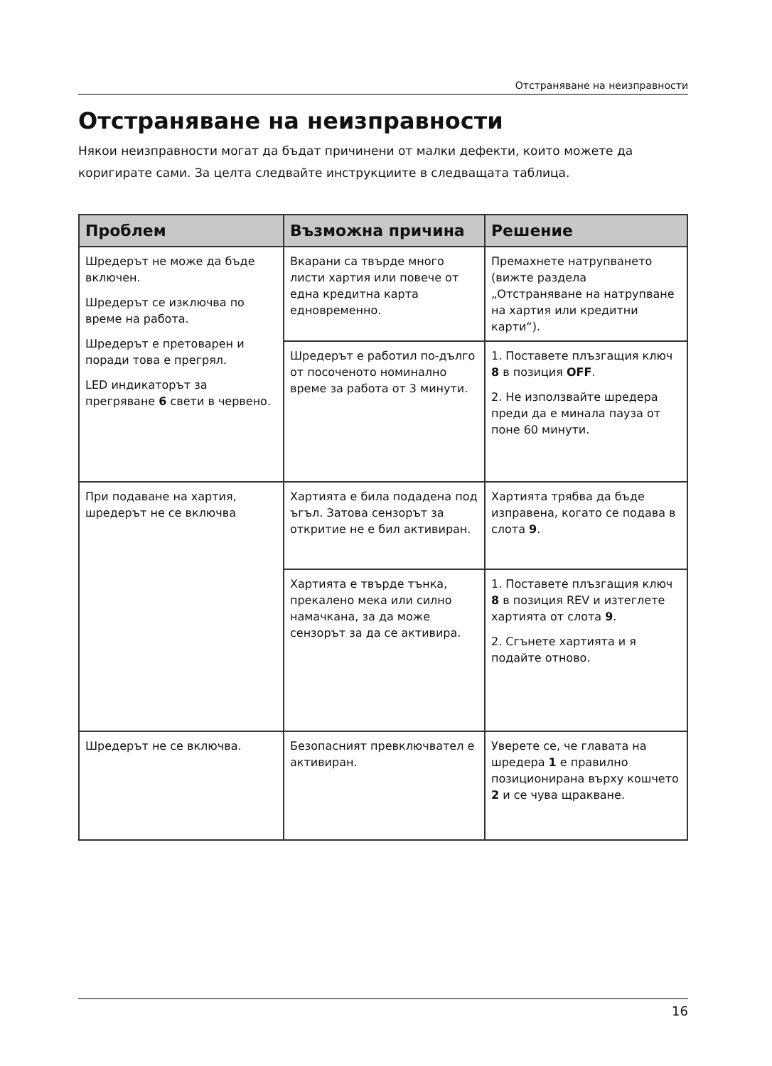Отстраняване на неизправности
Отстраняване на неизправности
Някои неизправности могат да бъдат причинени от малки дефекти, които можете да коригирате сами. За целта следвайте инструкциите в следващата таблица.
| Проблем | Възможна причина | Решение |
| --- | --- | --- |
| Шредерът не може да бъде включен. Шредерът се изключва по време на работа. Шредерът е претоварен и поради това е прегрял. LED индикаторът за прегряване 6 свети в червено. | Вкарани са твърде много листи хартия или повече от една кредитна карта едновременно. | Премахнете натрупването (вижте раздела „Отстраняване на натрупване на хартия или кредитни карти“). |
| | Шредерът е работил по-дълго от посоченото номинално време за работа от 3 минути. | 1. Поставете плъзгащия ключ 8 в позиция OFF . 2. Не използвайте шредера преди да е минала пауза от поне 60 минути. |
| При подаване на хартия, шредерът не се включва | Хартията е била подадена под ъгъл. Затова сензорът за откритие не е бил активиран. | Хартията трябва да бъде изправена, когато се подава в слота 9 . |
| | Хартията е твърде тънка, прекалено мека или силно намачкана, за да може сензорът за да се активира. | 1. Поставете плъзгащия ключ 8 в позиция REV и изтеглете хартията от слота 9 . 2. Сгънете хартията и я подайте отново. |
| Шредерът не се включва. | Безопасният превключвател е активиран. | Уверете се, че главата на шредера 1 е правилно позиционирана върху кошчето 2 и се чува щракване. |
16